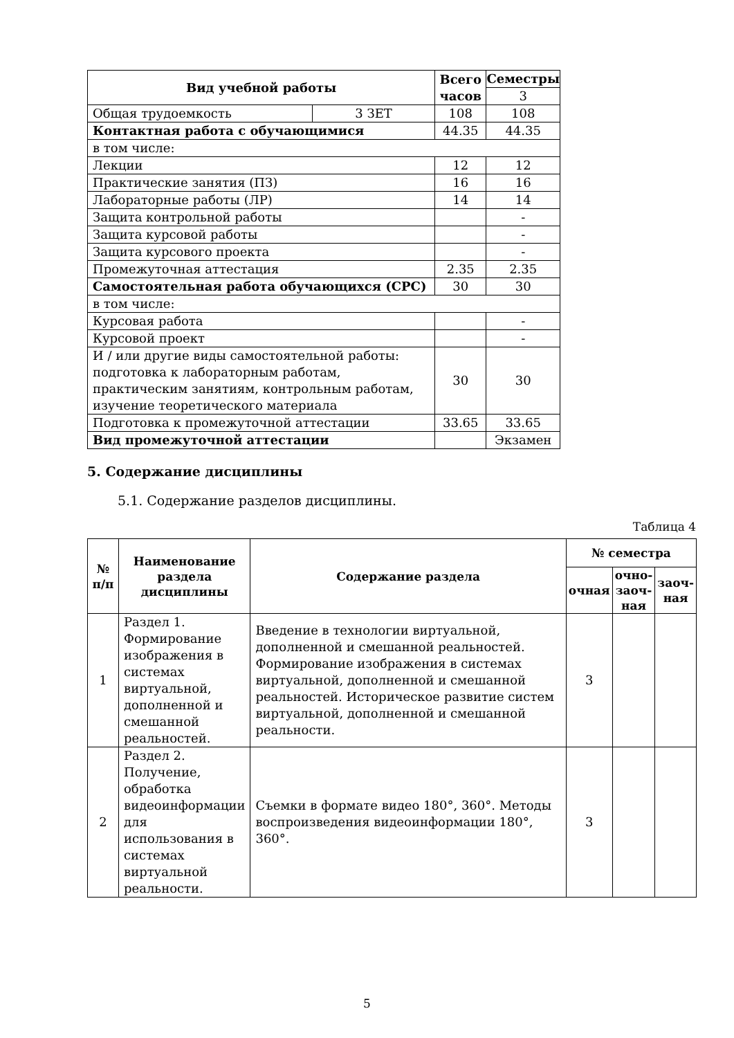| Вид учебной работы | | Всего часов | Семестры |
| --- | --- | --- | --- |
| | | | 3 |
| Общая трудоемкость | 3 ЗЕТ | 108 | 108 |
| Контактная работа с обучающимися | | 44.35 | 44.35 |
| в том числе: | | | |
| Лекции | | 12 | 12 |
| Практические занятия (ПЗ) | | 16 | 16 |
| Лабораторные работы (ЛР) | | 14 | 14 |
| Защита контрольной работы | | | - |
| Защита курсовой работы | | | - |
| Защита курсового проекта | | | - |
| Промежуточная аттестация | | 2.35 | 2.35 |
| Самостоятельная работа обучающихся (СРС) | | 30 | 30 |
| в том числе: | | | |
| Курсовая работа | | | - |
| Курсовой проект | | | - |
| И / или другие виды самостоятельной работы: подготовка к лабораторным работам, практическим занятиям, контрольным работам, изучение теоретического материала | | 30 | 30 |
| Подготовка к промежуточной аттестации | | 33.65 | 33.65 |
| Вид промежуточной аттестации | | | Экзамен |
5. Содержание дисциплины
5.1. Содержание разделов дисциплины.
Таблица 4
| № п/п | Наименование раздела дисциплины | Содержание раздела | № семестра | | |
| --- | --- | --- | --- | --- | --- |
| | | | очная | очно-заоч-ная | заоч-ная |
| 1 | Раздел 1. Формирование изображения в системах виртуальной, дополненной и смешанной реальностей. | Введение в технологии виртуальной, дополненной и смешанной реальностей. Формирование изображения в системах виртуальной, дополненной и смешанной реальностей. Историческое развитие систем виртуальной, дополненной и смешанной реальности. | 3 | | |
| 2 | Раздел 2. Получение, обработка видеоинформации для использования в системах виртуальной реальности. | Съемки в формате видео 180°, 360°. Методы воспроизведения видеоинформации 180°, 360°. | 3 | | |
5